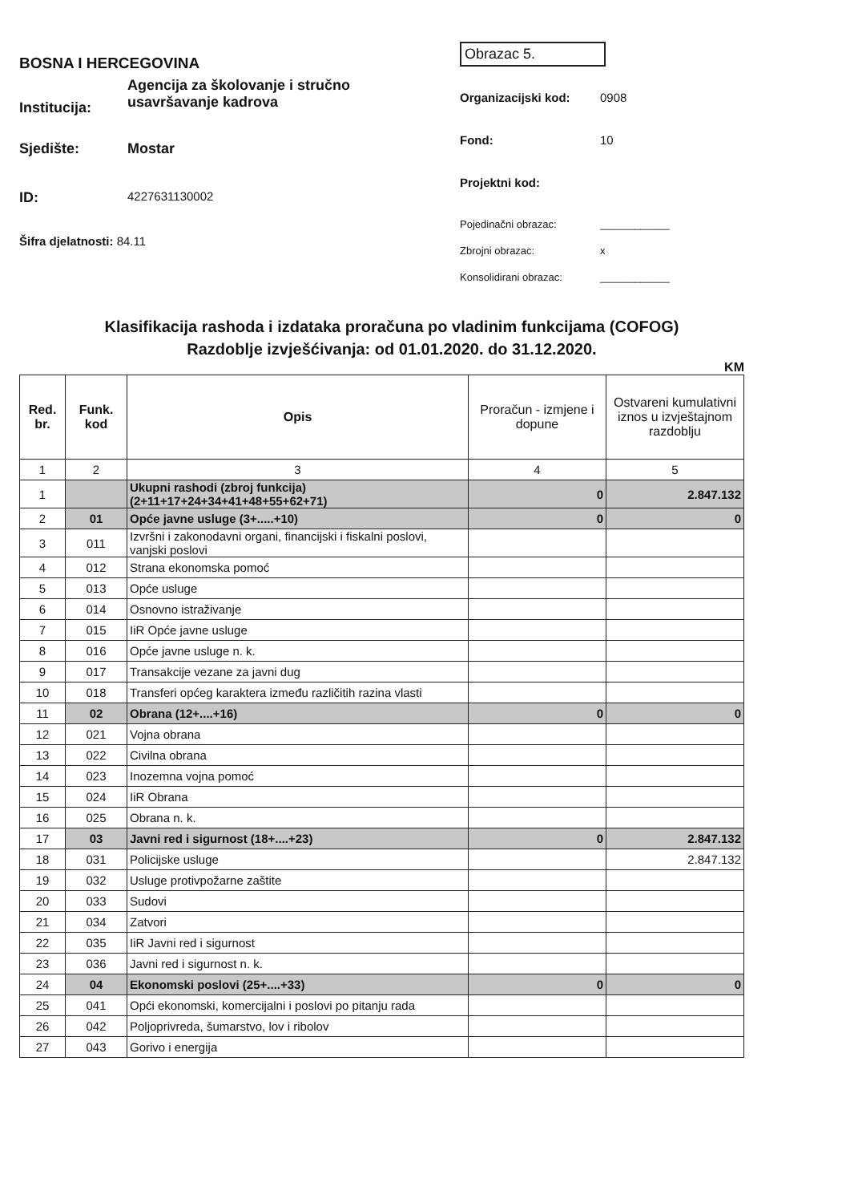BOSNA I HERCEGOVINA
Institucija:
Agencija za školovanje i stručno
usavršavanje kadrova
Sjedište: Mostar
ID:
4227631130002
Šifra djelatnosti: 84.11
Obrazac 5.
Organizacijski kod: 0908
Fond: 10
Projektni kod:
Pojedinačni obrazac: ____________
Zbrojni obrazac: x
Konsolidirani obrazac: ____________
Klasifikacija rashoda i izdataka proračuna po vladinim funkcijama (COFOG)
Razdoblje izvješćivanja: od 01.01.2020. do 31.12.2020.
KM
| Red. br. | Funk. kod | Opis | Proračun - izmjene i dopune | Ostvareni kumulativni iznos u izvještajnom razdoblju |
| --- | --- | --- | --- | --- |
| 1 | 2 | 3 | 4 | 5 |
| 1 | | Ukupni rashodi (zbroj funkcija) (2+11+17+24+34+41+48+55+62+71) | 0 | 2.847.132 |
| 2 | 01 | Opće javne usluge (3+.....+10) | 0 | 0 |
| 3 | 011 | Izvršni i zakonodavni organi, financijski i fiskalni poslovi, vanjski poslovi | | |
| 4 | 012 | Strana ekonomska pomoć | | |
| 5 | 013 | Opće usluge | | |
| 6 | 014 | Osnovno istraživanje | | |
| 7 | 015 | IiR Opće javne usluge | | |
| 8 | 016 | Opće javne usluge n. k. | | |
| 9 | 017 | Transakcije vezane za javni dug | | |
| 10 | 018 | Transferi općeg karaktera između različitih razina vlasti | | |
| 11 | 02 | Obrana (12+....+16) | 0 | 0 |
| 12 | 021 | Vojna obrana | | |
| 13 | 022 | Civilna obrana | | |
| 14 | 023 | Inozemna vojna pomoć | | |
| 15 | 024 | IiR Obrana | | |
| 16 | 025 | Obrana n. k. | | |
| 17 | 03 | Javni red i sigurnost (18+....+23) | 0 | 2.847.132 |
| 18 | 031 | Policijske usluge | | 2.847.132 |
| 19 | 032 | Usluge protivpožarne zaštite | | |
| 20 | 033 | Sudovi | | |
| 21 | 034 | Zatvori | | |
| 22 | 035 | IiR Javni red i sigurnost | | |
| 23 | 036 | Javni red i sigurnost n. k. | | |
| 24 | 04 | Ekonomski poslovi (25+....+33) | 0 | 0 |
| 25 | 041 | Opći ekonomski, komercijalni i poslovi po pitanju rada | | |
| 26 | 042 | Poljoprivreda, šumarstvo, lov i ribolov | | |
| 27 | 043 | Gorivo i energija | | |